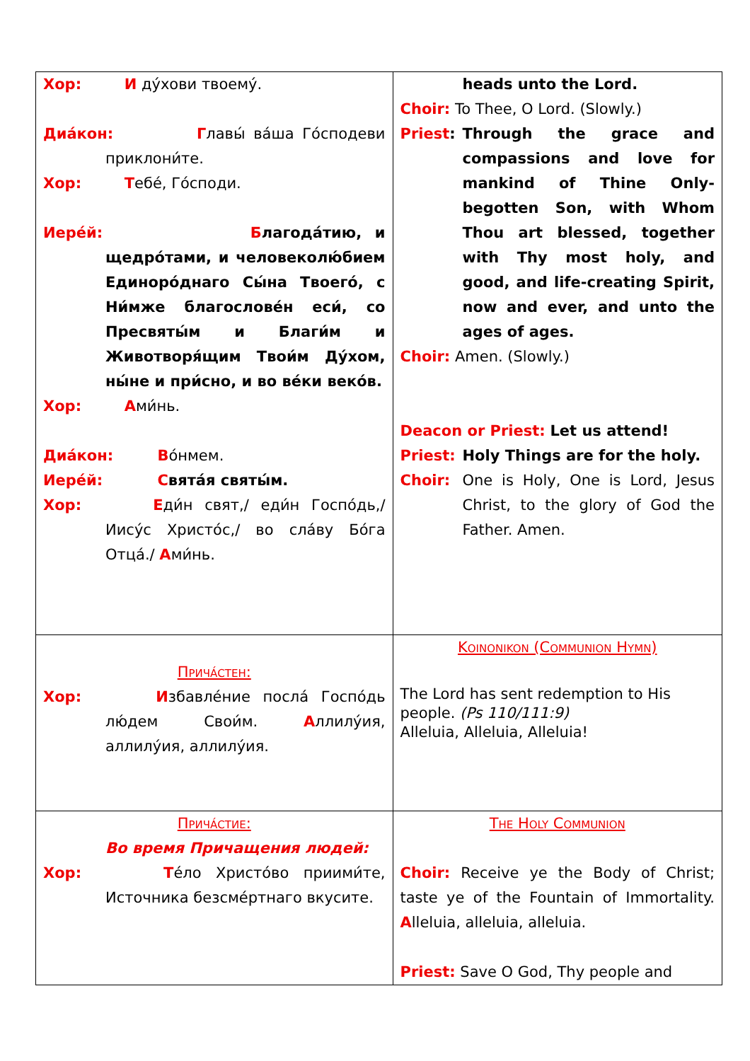| Хор: И ду́хови твоему́. Диа́кон: Г лавы́ ва́ша Го́сподеви приклони́те. Хор: Т ебе́, Го́споди. Иере́й: Б лагода́тию, и щедро́тами, и человеколю́бием Единоро́днаго Сы́на Твоего́, с Ни́мже благослове́н еси́, со Пресвяты́м и Благи́м и Животворя́щим Твои́м Ду́хом, ны́не и при́сно, и во ве́ки веко́в. Хор: А ми́нь. Диа́кон: В о́нмем. Иере́й: С вята́я святы́м. Хор: Е ди́н свят,/ еди́н Госпо́дь,/ Иису́с Христо́с,/ во сла́ву Бо́га Отца́./ А ми́нь. | heads unto the Lord. Choir: To Thee, O Lord. (Slowly.) Priest : Through the grace and compassions and love for mankind of Thine Only-begotten Son, with Whom Thou art blessed, together with Thy most holy, and good, and life-creating Spirit, now and ever, and unto the ages of ages. Choir: Amen. (Slowly.) Deacon or Priest: Let us attend! Priest: Holy Things are for the holy. Choir: One is Holy, One is Lord, Jesus Christ, to the glory of God the Father. Amen. |
| Прича́стен: Хор: И збавле́ние посла́ Госпо́дь лю́дем Свои́м. А ллилу́ия, аллилу́ия, аллилу́ия. | Koinonikon (Communion Hymn) The Lord has sent redemption to His people. (Ps 110/111:9) Alleluia, Alleluia, Alleluia! |
| Прича́стие: Во время Причащения людей: Хор: Т е́ло Христо́во приими́те, Источника безсме́ртнаго вкусите. | The Holy Communion Choir: Receive ye the Body of Christ; taste ye of the Fountain of Immortality. A lleluia, alleluia, alleluia. Priest: Save O God, Thy people and |